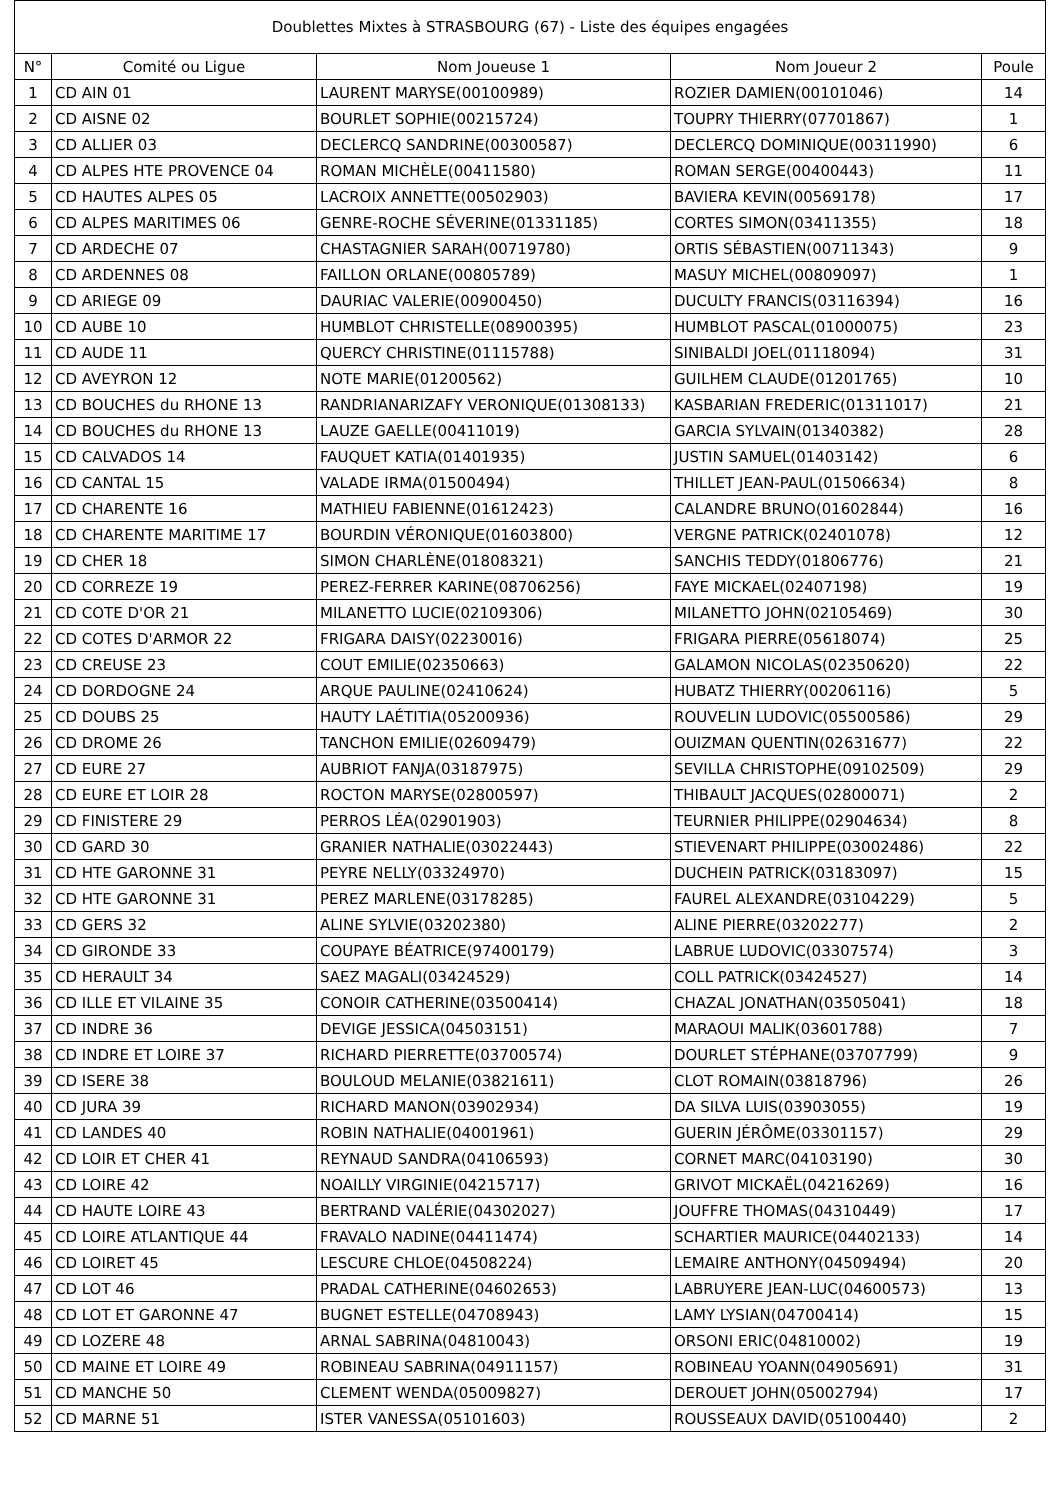| Doublettes Mixtes à STRASBOURG (67) - Liste des équipes engagées | | | | |
| --- | --- | --- | --- | --- |
| N° | Comité ou Ligue | Nom Joueuse 1 | Nom Joueur 2 | Poule |
| 1 | CD AIN 01 | LAURENT MARYSE(00100989) | ROZIER DAMIEN(00101046) | 14 |
| 2 | CD AISNE 02 | BOURLET SOPHIE(00215724) | TOUPRY THIERRY(07701867) | 1 |
| 3 | CD ALLIER 03 | DECLERCQ SANDRINE(00300587) | DECLERCQ DOMINIQUE(00311990) | 6 |
| 4 | CD ALPES HTE PROVENCE 04 | ROMAN MICHÈLE(00411580) | ROMAN SERGE(00400443) | 11 |
| 5 | CD HAUTES ALPES 05 | LACROIX ANNETTE(00502903) | BAVIERA KEVIN(00569178) | 17 |
| 6 | CD ALPES MARITIMES 06 | GENRE-ROCHE SÉVERINE(01331185) | CORTES SIMON(03411355) | 18 |
| 7 | CD ARDECHE 07 | CHASTAGNIER SARAH(00719780) | ORTIS SÉBASTIEN(00711343) | 9 |
| 8 | CD ARDENNES 08 | FAILLON ORLANE(00805789) | MASUY MICHEL(00809097) | 1 |
| 9 | CD ARIEGE 09 | DAURIAC VALERIE(00900450) | DUCULTY FRANCIS(03116394) | 16 |
| 10 | CD AUBE 10 | HUMBLOT CHRISTELLE(08900395) | HUMBLOT PASCAL(01000075) | 23 |
| 11 | CD AUDE 11 | QUERCY CHRISTINE(01115788) | SINIBALDI JOEL(01118094) | 31 |
| 12 | CD AVEYRON 12 | NOTE MARIE(01200562) | GUILHEM CLAUDE(01201765) | 10 |
| 13 | CD BOUCHES du RHONE 13 | RANDRIANARIZAFY VERONIQUE(01308133) | KASBARIAN FREDERIC(01311017) | 21 |
| 14 | CD BOUCHES du RHONE 13 | LAUZE GAELLE(00411019) | GARCIA SYLVAIN(01340382) | 28 |
| 15 | CD CALVADOS 14 | FAUQUET KATIA(01401935) | JUSTIN SAMUEL(01403142) | 6 |
| 16 | CD CANTAL 15 | VALADE IRMA(01500494) | THILLET JEAN-PAUL(01506634) | 8 |
| 17 | CD CHARENTE 16 | MATHIEU FABIENNE(01612423) | CALANDRE BRUNO(01602844) | 16 |
| 18 | CD CHARENTE MARITIME 17 | BOURDIN VÉRONIQUE(01603800) | VERGNE PATRICK(02401078) | 12 |
| 19 | CD CHER 18 | SIMON CHARLÈNE(01808321) | SANCHIS TEDDY(01806776) | 21 |
| 20 | CD CORREZE 19 | PEREZ-FERRER KARINE(08706256) | FAYE MICKAEL(02407198) | 19 |
| 21 | CD COTE D'OR 21 | MILANETTO LUCIE(02109306) | MILANETTO JOHN(02105469) | 30 |
| 22 | CD COTES D'ARMOR 22 | FRIGARA DAISY(02230016) | FRIGARA PIERRE(05618074) | 25 |
| 23 | CD CREUSE 23 | COUT EMILIE(02350663) | GALAMON NICOLAS(02350620) | 22 |
| 24 | CD DORDOGNE 24 | ARQUE PAULINE(02410624) | HUBATZ THIERRY(00206116) | 5 |
| 25 | CD DOUBS 25 | HAUTY LAÉTITIA(05200936) | ROUVELIN LUDOVIC(05500586) | 29 |
| 26 | CD DROME 26 | TANCHON EMILIE(02609479) | OUIZMAN QUENTIN(02631677) | 22 |
| 27 | CD EURE 27 | AUBRIOT FANJA(03187975) | SEVILLA CHRISTOPHE(09102509) | 29 |
| 28 | CD EURE ET LOIR 28 | ROCTON MARYSE(02800597) | THIBAULT JACQUES(02800071) | 2 |
| 29 | CD FINISTERE 29 | PERROS LÉA(02901903) | TEURNIER PHILIPPE(02904634) | 8 |
| 30 | CD GARD 30 | GRANIER NATHALIE(03022443) | STIEVENART PHILIPPE(03002486) | 22 |
| 31 | CD HTE GARONNE 31 | PEYRE NELLY(03324970) | DUCHEIN PATRICK(03183097) | 15 |
| 32 | CD HTE GARONNE 31 | PEREZ MARLENE(03178285) | FAUREL ALEXANDRE(03104229) | 5 |
| 33 | CD GERS 32 | ALINE SYLVIE(03202380) | ALINE PIERRE(03202277) | 2 |
| 34 | CD GIRONDE 33 | COUPAYE BÉATRICE(97400179) | LABRUE LUDOVIC(03307574) | 3 |
| 35 | CD HERAULT 34 | SAEZ MAGALI(03424529) | COLL PATRICK(03424527) | 14 |
| 36 | CD ILLE ET VILAINE 35 | CONOIR CATHERINE(03500414) | CHAZAL JONATHAN(03505041) | 18 |
| 37 | CD INDRE 36 | DEVIGE JESSICA(04503151) | MARAOUI MALIK(03601788) | 7 |
| 38 | CD INDRE ET LOIRE 37 | RICHARD PIERRETTE(03700574) | DOURLET STÉPHANE(03707799) | 9 |
| 39 | CD ISERE 38 | BOULOUD MELANIE(03821611) | CLOT ROMAIN(03818796) | 26 |
| 40 | CD JURA 39 | RICHARD MANON(03902934) | DA SILVA LUIS(03903055) | 19 |
| 41 | CD LANDES 40 | ROBIN NATHALIE(04001961) | GUERIN JÉRÔME(03301157) | 29 |
| 42 | CD LOIR ET CHER 41 | REYNAUD SANDRA(04106593) | CORNET MARC(04103190) | 30 |
| 43 | CD LOIRE 42 | NOAILLY VIRGINIE(04215717) | GRIVOT MICKAËL(04216269) | 16 |
| 44 | CD HAUTE LOIRE 43 | BERTRAND VALÉRIE(04302027) | JOUFFRE THOMAS(04310449) | 17 |
| 45 | CD LOIRE ATLANTIQUE 44 | FRAVALO NADINE(04411474) | SCHARTIER MAURICE(04402133) | 14 |
| 46 | CD LOIRET 45 | LESCURE CHLOE(04508224) | LEMAIRE ANTHONY(04509494) | 20 |
| 47 | CD LOT 46 | PRADAL CATHERINE(04602653) | LABRUYERE JEAN-LUC(04600573) | 13 |
| 48 | CD LOT ET GARONNE 47 | BUGNET ESTELLE(04708943) | LAMY LYSIAN(04700414) | 15 |
| 49 | CD LOZERE 48 | ARNAL SABRINA(04810043) | ORSONI ERIC(04810002) | 19 |
| 50 | CD MAINE ET LOIRE 49 | ROBINEAU SABRINA(04911157) | ROBINEAU YOANN(04905691) | 31 |
| 51 | CD MANCHE 50 | CLEMENT WENDA(05009827) | DEROUET JOHN(05002794) | 17 |
| 52 | CD MARNE 51 | ISTER VANESSA(05101603) | ROUSSEAUX DAVID(05100440) | 2 |